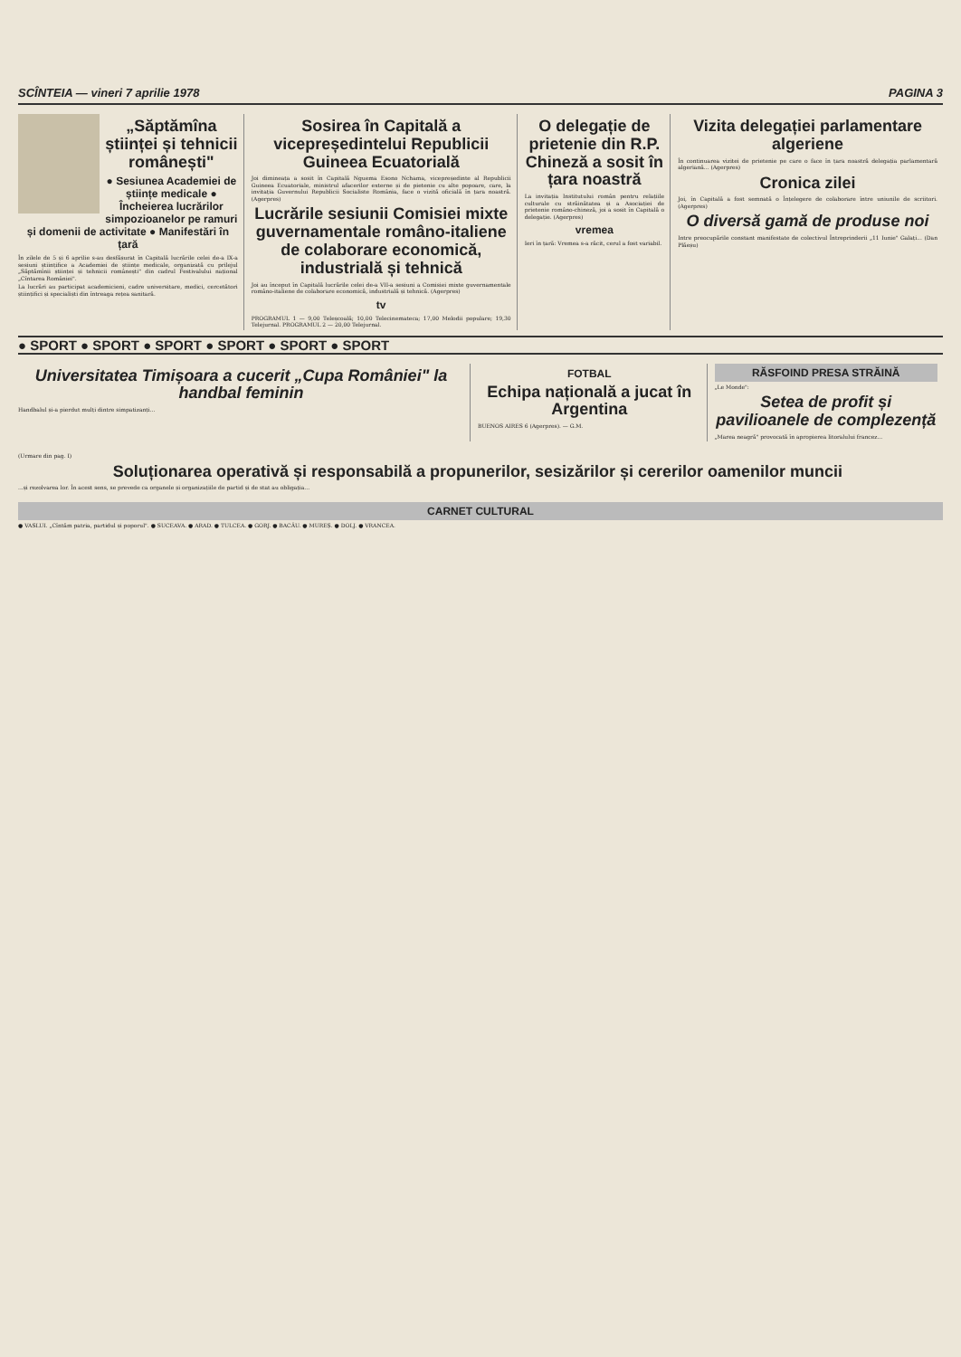SCÎNTEIA — vineri 7 aprilie 1978 PAGINA 3
„Săptămîna științei și tehnicii românești"
● Sesiunea Academiei de științe medicale ● Încheierea lucrărilor simpozioanelor pe ramuri și domenii de activitate ● Manifestări în țară
În zilele de 5 și 6 aprilie s-au desfășurat în Capitală lucrările celei de-a IX-a sesiuni științifice a Academiei de științe medicale, organizată cu prilejul „Săptămînii științei și tehnicii românești" din cadrul Festivalului național „Cîntarea României".
La lucrări au participat academicieni, cadre universitare, medici, cercetători științifici și specialiști din întreaga rețea sanitară.
Sosirea în Capitală a vicepreședintelui Republicii Guineea Ecuatorială
Joi dimineața a sosit în Capitală Nguema Esono Nchama, vicepreședinte al Republicii Guineea Ecuatoriale, ministrul afacerilor externe și de pietenie cu alte popoare, care, la invitația Guvernului Republicii Socialiste România, face o vizită oficială în țara noastră. (Agerpres)
Lucrările sesiunii Comisiei mixte guvernamentale româno-italiene de colaborare economică, industrială și tehnică
Joi au început în Capitală lucrările celei de-a VII-a sesiuni a Comisiei mixte guvernamentale româno-italiene de colaborare economică, industrială și tehnică. (Agerpres)
tv
PROGRAMUL 1 — 9,00 Teleșcoală; 10,00 Telecinemateca; 17,00 Melodii populare; 19,30 Telejurnal. PROGRAMUL 2 — 20,00 Telejurnal.
O delegație de prietenie din R.P. Chineză a sosit în țara noastră
La invitația Institutului român pentru relațiile culturale cu străinătatea și a Asociației de prietenie româno-chineză, joi a sosit în Capitală o delegație. (Agerpres)
vremea
Ieri în țară: Vremea s-a răcit, cerul a fost variabil.
Vizita delegației parlamentare algeriene
În continuarea vizitei de prietenie pe care o face în țara noastră delegația parlamentară algeriană... (Agerpres)
Cronica zilei
Joi, în Capitală a fost semnată o Înțelegere de colaborare între uniunile de scriitori. (Agerpres)
O diversă gamă de produse noi
Intre preocupările constant manifestate de colectivul Întreprinderii „11 Iunie" Galați... (Dan Plăeșu)
● SPORT ● SPORT ● SPORT ● SPORT ● SPORT ● SPORT
Universitatea Timișoara a cucerit „Cupa României" la handbal feminin
Handbalul și-a pierdut mulți dintre simpatizanți...
FOTBAL
Echipa națională a jucat în Argentina
BUENOS AIRES 6 (Agerpres). — G.M.
RĂSFOIND PRESA STRĂINĂ
„Le Monde":
Setea de profit și pavilioanele de complezență
„Marea neagră" provocată în apropierea litoralului francez...
(Urmare din pag. I)
Soluționarea operativă și responsabilă a propunerilor, sesizărilor și cererilor oamenilor muncii
...și rezolvarea lor. În acest sens, se prevede ca organele și organizațiile de partid și de stat au obligația...
CARNET CULTURAL
● VASLUI. „Cîntăm patria, partidul și poporul". ● SUCEAVA. ● ARAD. ● TULCEA. ● GORJ. ● BACĂU. ● MUREȘ. ● DOLJ. ● VRANCEA.